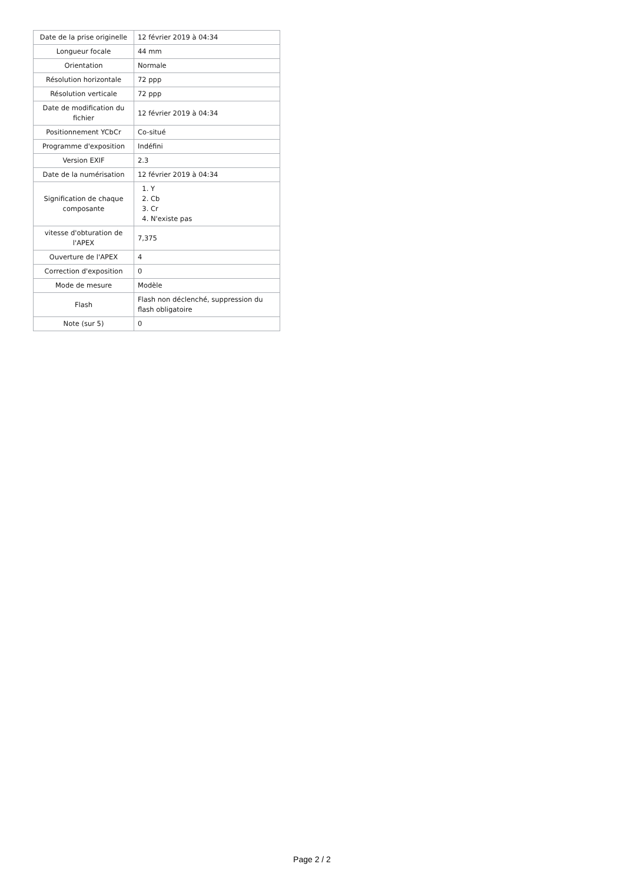| Date de la prise originelle | 12 février 2019 à 04:34 |
| Longueur focale | 44 mm |
| Orientation | Normale |
| Résolution horizontale | 72 ppp |
| Résolution verticale | 72 ppp |
| Date de modification du fichier | 12 février 2019 à 04:34 |
| Positionnement YCbCr | Co-situé |
| Programme d'exposition | Indéfini |
| Version EXIF | 2.3 |
| Date de la numérisation | 12 février 2019 à 04:34 |
| Signification de chaque composante | 1. Y 2. Cb 3. Cr 4. N'existe pas |
| vitesse d'obturation de l'APEX | 7,375 |
| Ouverture de l'APEX | 4 |
| Correction d'exposition | 0 |
| Mode de mesure | Modèle |
| Flash | Flash non déclenché, suppression du flash obligatoire |
| Note (sur 5) | 0 |
Page 2 / 2